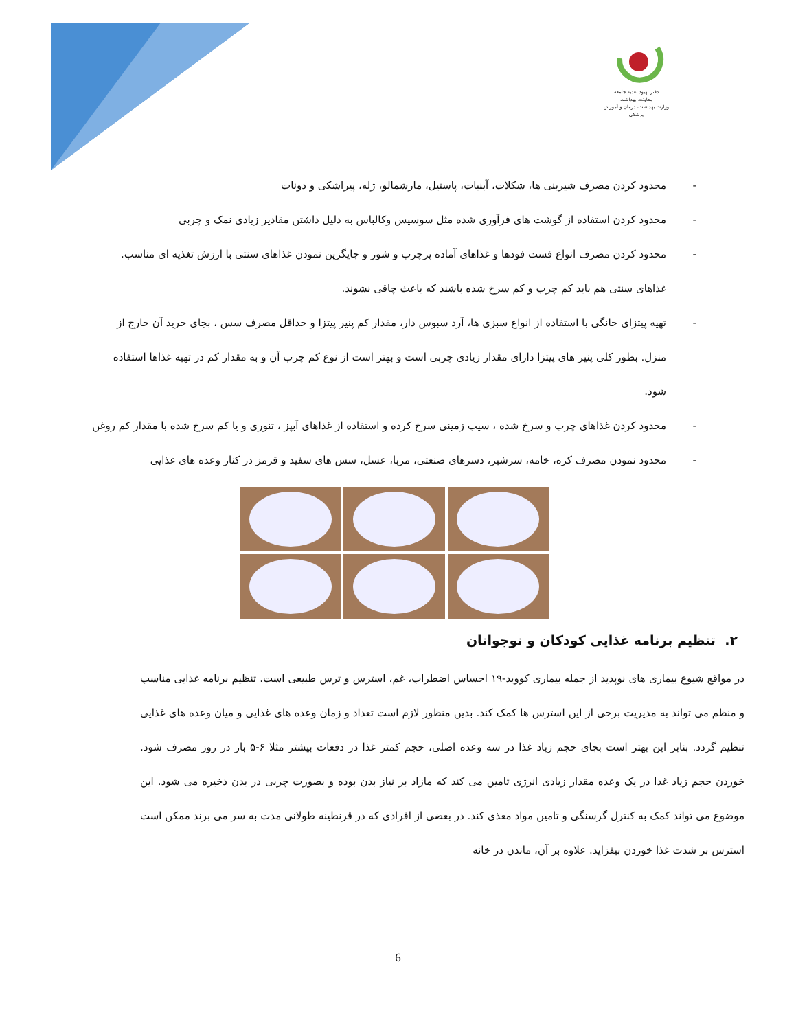دفتر بهبود تغذیه جامعه
معاونت بهداشت
وزارت بهداشت، درمان و آموزش پزشکی
- محدود کردن مصرف شیرینی ها، شکلات، آبنبات، پاستیل، مارشمالو، ژله، پیراشکی و دونات
- محدود کردن استفاده از گوشت های فرآوری شده مثل سوسیس وکالباس به دلیل داشتن مقادیر زیادی نمک و چربی
- محدود کردن مصرف انواع فست فودها و غذاهای آماده پرچرب و شور و جایگزین نمودن غذاهای سنتی با ارزش تغذیه ای مناسب. غذاهای سنتی هم باید کم چرب و کم سرخ شده باشند که باعث چاقی نشوند.
- تهیه پیتزای خانگی با استفاده از انواع سبزی ها، آرد سبوس دار، مقدار کم پنیر پیتزا و حداقل مصرف سس ، بجای خرید آن خارج از منزل. بطور کلی پنیر های پیتزا دارای مقدار زیادی چربی است و بهتر است از نوع کم چرب آن و به مقدار کم در تهیه غذاها استفاده شود.
- محدود کردن غذاهای چرب و سرخ شده ، سیب زمینی سرخ کرده و استفاده از غذاهای آبپز ، تنوری و یا کم سرخ شده با مقدار کم روغن
- محدود نمودن مصرف کره، خامه، سرشیر، دسرهای صنعتی، مربا، عسل، سس های سفید و قرمز در کنار وعده های غذایی
۲. تنظیم برنامه غذایی کودکان و نوجوانان
در مواقع شیوع بیماری های نوپدید از جمله بیماری کووید-۱۹ احساس اضطراب، غم، استرس و ترس طبیعی است. تنظیم برنامه غذایی مناسب و منظم می تواند به مدیریت برخی از این استرس ها کمک کند. بدین منظور لازم است تعداد و زمان وعده های غذایی و میان وعده های غذایی تنظیم گردد. بنابر این بهتر است بجای حجم زیاد غذا در سه وعده اصلی، حجم کمتر غذا در دفعات بیشتر مثلا ۶-۵ بار در روز مصرف شود. خوردن حجم زیاد غذا در یک وعده مقدار زیادی انرژی تامین می کند که مازاد بر نیاز بدن بوده و بصورت چربی در بدن ذخیره می شود. این موضوع می تواند کمک به کنترل گرسنگی و تامین مواد مغذی کند. در بعضی از افرادی که در قرنطینه طولانی مدت به سر می برند ممکن است استرس بر شدت غذا خوردن بیفزاید. علاوه بر آن، ماندن در خانه
6